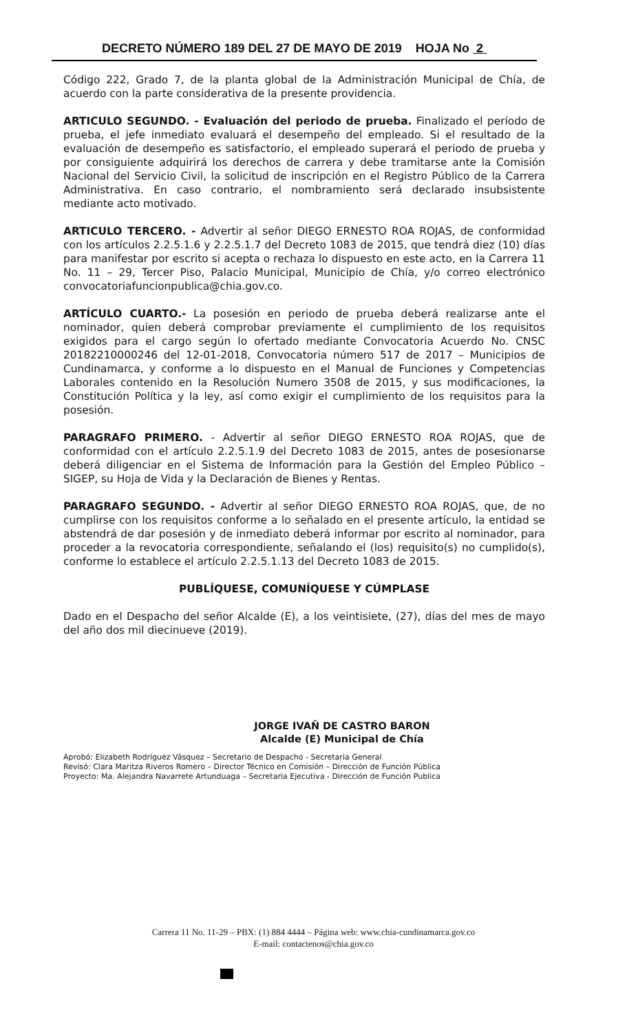DECRETO NÚMERO 189 DEL 27 DE MAYO DE 2019 HOJA No 2
Código 222, Grado 7, de la planta global de la Administración Municipal de Chía, de acuerdo con la parte considerativa de la presente providencia.
ARTICULO SEGUNDO. - Evaluación del periodo de prueba. Finalizado el período de prueba, el jefe inmediato evaluará el desempeño del empleado. Si el resultado de la evaluación de desempeño es satisfactorio, el empleado superará el periodo de prueba y por consiguiente adquirirá los derechos de carrera y debe tramitarse ante la Comisión Nacional del Servicio Civil, la solicitud de inscripción en el Registro Público de la Carrera Administrativa. En caso contrario, el nombramiento será declarado insubsistente mediante acto motivado.
ARTICULO TERCERO. - Advertir al señor DIEGO ERNESTO ROA ROJAS, de conformidad con los artículos 2.2.5.1.6 y 2.2.5.1.7 del Decreto 1083 de 2015, que tendrá diez (10) días para manifestar por escrito si acepta o rechaza lo dispuesto en este acto, en la Carrera 11 No. 11 – 29, Tercer Piso, Palacio Municipal, Municipio de Chía, y/o correo electrónico convocatoriafuncionpublica@chia.gov.co.
ARTÍCULO CUARTO.- La posesión en periodo de prueba deberá realizarse ante el nominador, quien deberá comprobar previamente el cumplimiento de los requisitos exigidos para el cargo según lo ofertado mediante Convocatoria Acuerdo No. CNSC 20182210000246 del 12-01-2018, Convocatoria número 517 de 2017 – Municipios de Cundinamarca, y conforme a lo dispuesto en el Manual de Funciones y Competencias Laborales contenido en la Resolución Numero 3508 de 2015, y sus modificaciones, la Constitución Política y la ley, así como exigir el cumplimiento de los requisitos para la posesión.
PARAGRAFO PRIMERO. - Advertir al señor DIEGO ERNESTO ROA ROJAS, que de conformidad con el artículo 2.2.5.1.9 del Decreto 1083 de 2015, antes de posesionarse deberá diligenciar en el Sistema de Información para la Gestión del Empleo Público – SIGEP, su Hoja de Vida y la Declaración de Bienes y Rentas.
PARAGRAFO SEGUNDO. - Advertir al señor DIEGO ERNESTO ROA ROJAS, que, de no cumplirse con los requisitos conforme a lo señalado en el presente artículo, la entidad se abstendrá de dar posesión y de inmediato deberá informar por escrito al nominador, para proceder a la revocatoria correspondiente, señalando el (los) requisito(s) no cumplido(s), conforme lo establece el artículo 2.2.5.1.13 del Decreto 1083 de 2015.
PUBLÍQUESE, COMUNÍQUESE Y CÚMPLASE
Dado en el Despacho del señor Alcalde (E), a los veintisiete, (27), días del mes de mayo del año dos mil diecinueve (2019).
JORGE IVAÑ DE CASTRO BARON
Alcalde (E) Municipal de Chía
Aprobó: Elizabeth Rodríguez Vásquez – Secretario de Despacho - Secretaria General
Revisó: Clara Maritza Riveros Romero – Director Técnico en Comisión – Dirección de Función Pública
Proyecto: Ma. Alejandra Navarrete Artunduaga – Secretaria Ejecutiva - Dirección de Función Publica
Carrera 11 No. 11-29 – PBX: (1) 884 4444 – Página web: www.chia-cundinamarca.gov.co
E-mail: contactenos@chia.gov.co